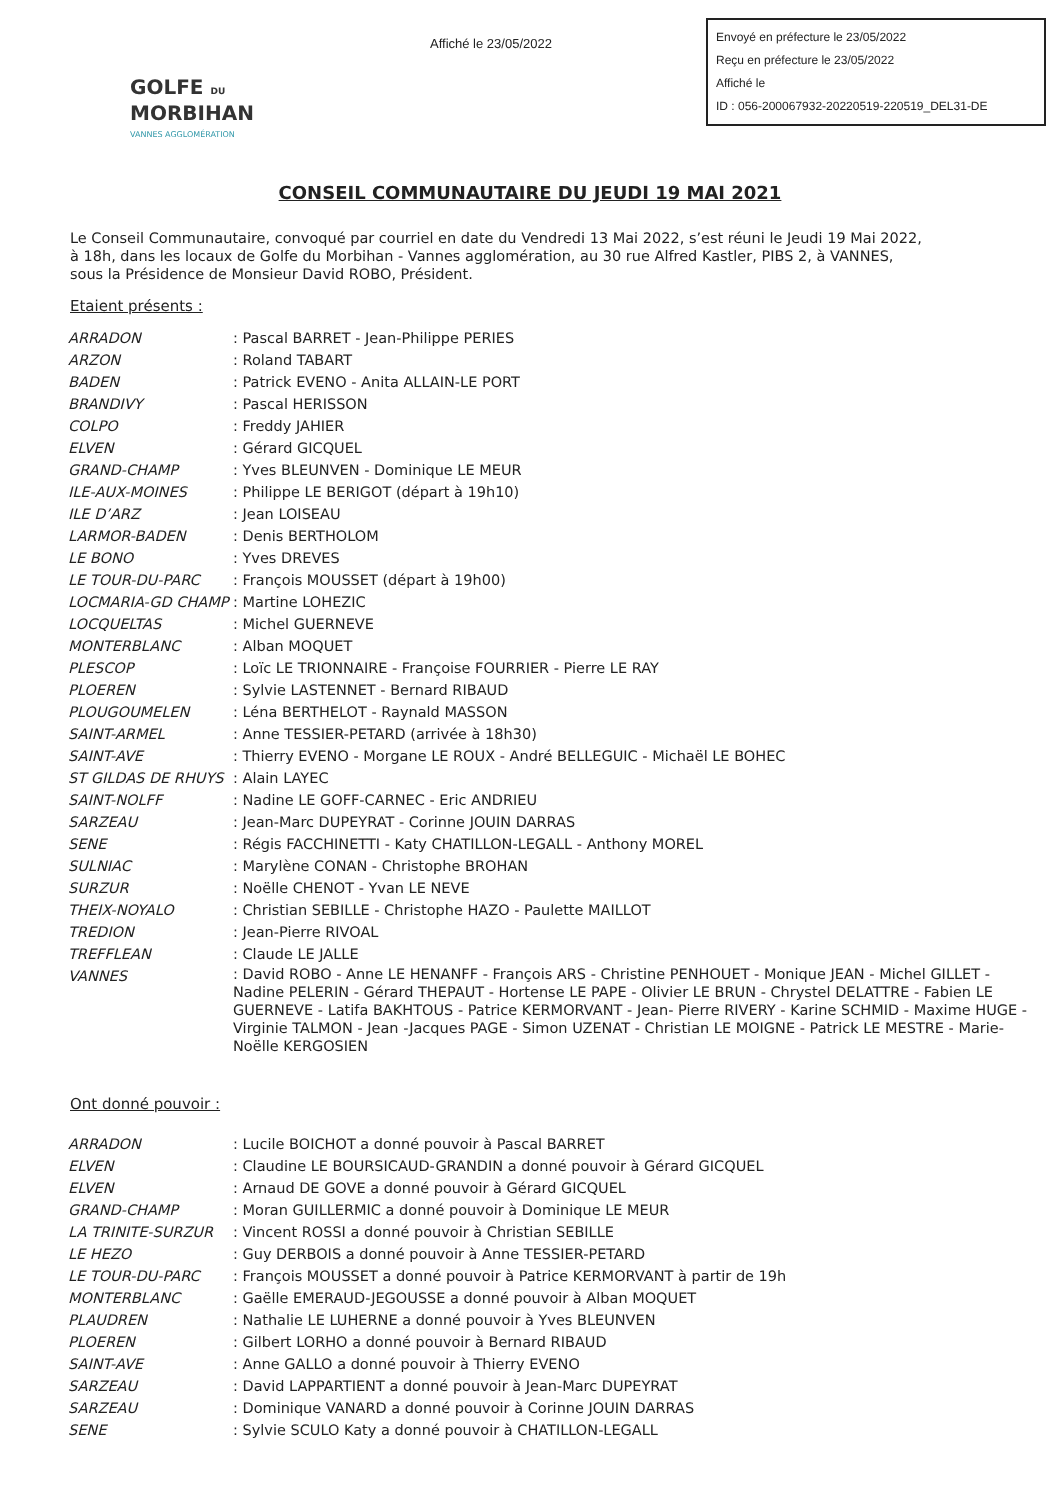Affiché le 23/05/2022
Envoyé en préfecture le 23/05/2022
Reçu en préfecture le 23/05/2022
Affiché le
ID : 056-200067932-20220519-220519_DEL31-DE
GOLFE DU
MORBIHAN
VANNES AGGLOMÉRATION
CONSEIL COMMUNAUTAIRE DU JEUDI 19 MAI 2021
Le Conseil Communautaire, convoqué par courriel en date du Vendredi 13 Mai 2022, s’est réuni le Jeudi 19 Mai 2022, à 18h, dans les locaux de Golfe du Morbihan - Vannes agglomération, au 30 rue Alfred Kastler, PIBS 2, à VANNES, sous la Présidence de Monsieur David ROBO, Président.
Etaient présents :
| ARRADON | : Pascal BARRET - Jean-Philippe PERIES |
| ARZON | : Roland TABART |
| BADEN | : Patrick EVENO - Anita ALLAIN-LE PORT |
| BRANDIVY | : Pascal HERISSON |
| COLPO | : Freddy JAHIER |
| ELVEN | : Gérard GICQUEL |
| GRAND-CHAMP | : Yves BLEUNVEN - Dominique LE MEUR |
| ILE-AUX-MOINES | : Philippe LE BERIGOT (départ à 19h10) |
| ILE D’ARZ | : Jean LOISEAU |
| LARMOR-BADEN | : Denis BERTHOLOM |
| LE BONO | : Yves DREVES |
| LE TOUR-DU-PARC | : François MOUSSET (départ à 19h00) |
| LOCMARIA-GD CHAMP | : Martine LOHEZIC |
| LOCQUELTAS | : Michel GUERNEVE |
| MONTERBLANC | : Alban MOQUET |
| PLESCOP | : Loïc LE TRIONNAIRE - Françoise FOURRIER - Pierre LE RAY |
| PLOEREN | : Sylvie LASTENNET - Bernard RIBAUD |
| PLOUGOUMELEN | : Léna BERTHELOT - Raynald MASSON |
| SAINT-ARMEL | : Anne TESSIER-PETARD (arrivée à 18h30) |
| SAINT-AVE | : Thierry EVENO - Morgane LE ROUX - André BELLEGUIC - Michaël LE BOHEC |
| ST GILDAS DE RHUYS | : Alain LAYEC |
| SAINT-NOLFF | : Nadine LE GOFF-CARNEC - Eric ANDRIEU |
| SARZEAU | : Jean-Marc DUPEYRAT - Corinne JOUIN DARRAS |
| SENE | : Régis FACCHINETTI - Katy CHATILLON-LEGALL - Anthony MOREL |
| SULNIAC | : Marylène CONAN - Christophe BROHAN |
| SURZUR | : Noëlle CHENOT - Yvan LE NEVE |
| THEIX-NOYALO | : Christian SEBILLE - Christophe HAZO - Paulette MAILLOT |
| TREDION | : Jean-Pierre RIVOAL |
| TREFFLEAN | : Claude LE JALLE |
| VANNES | : David ROBO - Anne LE HENANFF - François ARS - Christine PENHOUET - Monique JEAN - Michel GILLET - Nadine PELERIN - Gérard THEPAUT - Hortense LE PAPE - Olivier LE BRUN - Chrystel DELATTRE - Fabien LE GUERNEVE - Latifa BAKHTOUS - Patrice KERMORVANT - Jean- Pierre RIVERY - Karine SCHMID - Maxime HUGE - Virginie TALMON - Jean -Jacques PAGE - Simon UZENAT - Christian LE MOIGNE - Patrick LE MESTRE - Marie-Noëlle KERGOSIEN |
Ont donné pouvoir :
| ARRADON | : Lucile BOICHOT a donné pouvoir à Pascal BARRET |
| ELVEN | : Claudine LE BOURSICAUD-GRANDIN a donné pouvoir à Gérard GICQUEL |
| ELVEN | : Arnaud DE GOVE a donné pouvoir à Gérard GICQUEL |
| GRAND-CHAMP | : Moran GUILLERMIC a donné pouvoir à Dominique LE MEUR |
| LA TRINITE-SURZUR | : Vincent ROSSI a donné pouvoir à Christian SEBILLE |
| LE HEZO | : Guy DERBOIS a donné pouvoir à Anne TESSIER-PETARD |
| LE TOUR-DU-PARC | : François MOUSSET a donné pouvoir à Patrice KERMORVANT à partir de 19h |
| MONTERBLANC | : Gaëlle EMERAUD-JEGOUSSE a donné pouvoir à Alban MOQUET |
| PLAUDREN | : Nathalie LE LUHERNE a donné pouvoir à Yves BLEUNVEN |
| PLOEREN | : Gilbert LORHO a donné pouvoir à Bernard RIBAUD |
| SAINT-AVE | : Anne GALLO a donné pouvoir à Thierry EVENO |
| SARZEAU | : David LAPPARTIENT a donné pouvoir à Jean-Marc DUPEYRAT |
| SARZEAU | : Dominique VANARD a donné pouvoir à Corinne JOUIN DARRAS |
| SENE | : Sylvie SCULO Katy a donné pouvoir à CHATILLON-LEGALL |